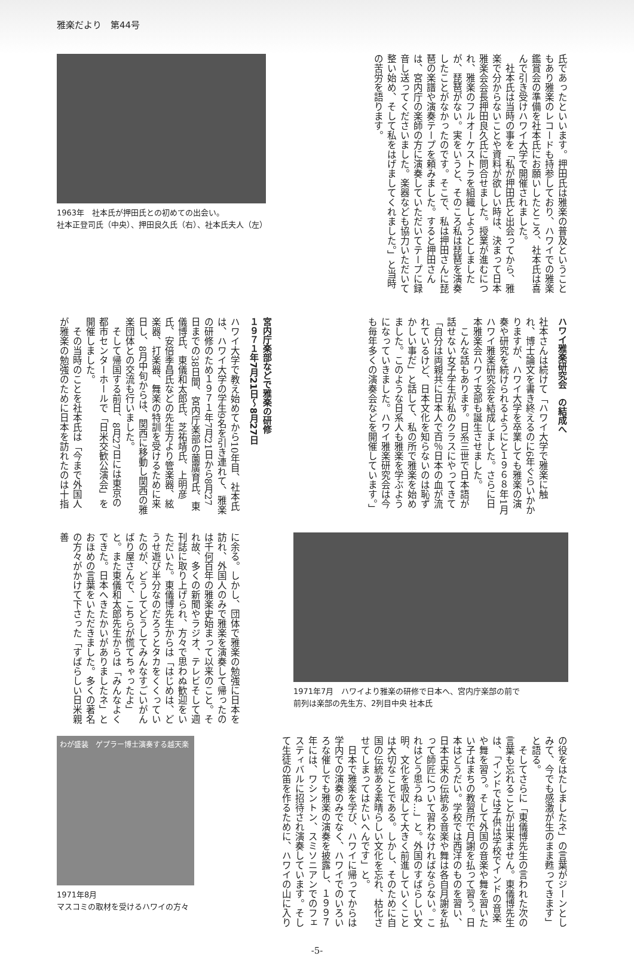雅楽だより　第44号
氏であったといいます。押田氏は雅楽の普及ということもあり雅楽のレコードも持参しており、ハワイでの雅楽鑑賞会の準備を社本氏にお願いしたところ、社本氏は喜んで引き受けハワイ大学で開催されました。
　社本氏は当時の事を「私が押田氏と出会ってから、雅楽で分からないことや資料が欲しい時は、決まって日本雅楽会会長押田良久氏に問合せました。授業が進むにつれ、雅楽のフルオーケストラを組織しようとしましたが、琵琶がない。実をいうと、そのころ私は琵琶を演奏したことがなかったのです。そこで、私は押田さんに琵琶の楽譜や演奏テープを頼みました。すると押田さんは、宮内庁の楽師の方に演奏していただいてテープに録音し送ってくださいました。楽器なども協力いただいて整い始め、そして私をはげましてくれました。」と当時の苦労を語ります。
1963年　社本氏が押田氏との初めての出会い。
社本正登司氏（中央）、押田良久氏（右）、社本氏夫人（左）
ハワイ雅楽研究会　の結成へ
社本さんは続けて「ハワイ大学で雅楽に触れ、博士論文を書き終えるのに6年ぐらいかかりますが、ハワイ大学を卒業しても雅楽の演奏や研究を続けられるようにと１９６８年1月ハワイ雅楽研究会を結成しました。さらに日本雅楽会ハワイ支部も誕生させました。
　こんな話もあります。日系三世で日本語が話せない女子学生が私のクラスにやってきて「自分は両親共に日本人で百％日本の血が流れているけど、日本文化を知らないのは恥ずかしい事だ」と話して、私の所で雅楽を始めました。このような日系人も雅楽を学ぶようになっていきました。ハワイ雅楽研究会は今も毎年多くの演奏会などを開催しています。」
宮内庁楽部などで雅楽の研修
１９７１年7月21日～8月27日
ハワイ大学で教え始めてから10年目、社本氏は、ハワイ大学の学生9名を引き連れて、雅楽の研修のため１９７１年7月21日から8月27日までの38日間、宮内庁楽部の薗廣育氏、東儀博氏、東儀和太郎氏、芝祐靖氏、上明彦氏、安倍季昌氏などの先生方より管楽器、絃楽器、打楽器、舞楽の特訓を受けるために来日し、8月中旬からは、関西に移動し関西の雅楽団体との交流も行いました。
　そして帰国する前日、8月27日には東京の都市センターホールで「日米交歓公演会」を開催しました。
　その当時のことを社本氏は「今まで外国人が雅楽の勉強のために日本を訪れたのは十指
1971年7月　ハワイより雅楽の研修で日本へ、宮内庁楽部の前で
前列は楽部の先生方、2列目中央 社本氏
に余る。しかし、団体で雅楽の勉強に日本を訪れ、外国人のみで雅楽を演奏して帰ったのは千何百年の雅楽史始まって以来のこと。それ故、多くの新聞やラジオ、テレビそして週刊誌に取り上げられ、方々で思わぬ歓迎をいただいた。東儀博先生からは「はじめは、どうせ遊び半分なのだろうとタカをくくっていたのが、どうしてどうしてみんなすごいがんばり屋さんで、こちらが慌てちゃったよ」と。また東儀和太郎先生からは「みんなよくできた。日本へきたかいがありましたネ」とおほめの言葉をいただきました。多くの著名の方々がかけて下さった「すばらしい日米親善
の役をはたしましたネ」の言葉がジーンとしみて、今でも感激が生のまま甦ってきます」と語る。
　そしてさらに「東儀博先生の言われた次の言葉も忘れることが出来ません。東儀博先生は、「インドでは子供は学校でインドの音楽や舞を習う。そして外国の音楽や舞を習いたい子はまちの教習所で月謝を払って習う。日本はどうだい。学校では西洋のものを習い、日本古来の伝統ある音楽や舞は各自月謝を払って師匠について習わなければならない。これはどう思うね…」と。外国のすばらしい文明、文化を吸収して大きく前進していくことは大切なことである。しかし、そのために自国の伝統ある素晴らしい文化を忘れ、枯化させてしまってはたいへんです」と。
　日本で雅楽を学び、ハワイに帰ってからは学内での演奏のみでなく、ハワイでのいろいろな催しでも雅楽の演奏を披露し、１９９７年には、ワシントン、スミソニアンでのフェスティバルに招待され演奏しています。そして生徒の笛を作るために、ハワイの山に入り
わが盛装　ゲプラー博士演奏する越天楽
1971年8月
マスコミの取材を受けるハワイの方々
-5-